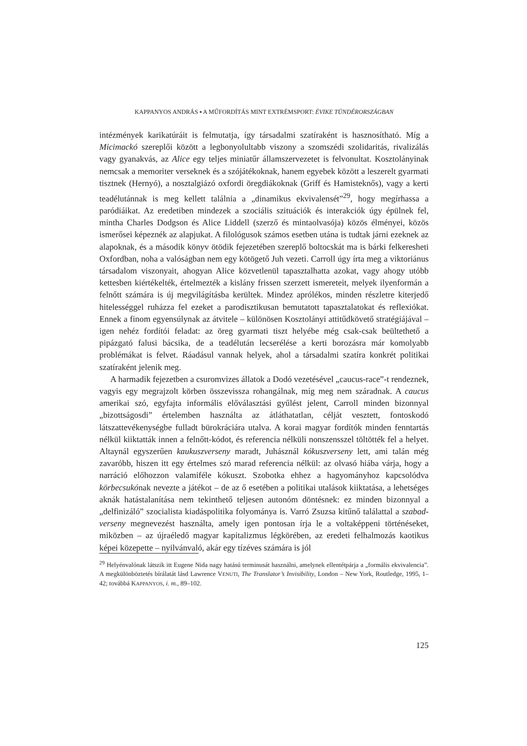KAPPANYOS ANDRÁS ▪ A MŰFORDÍTÁS MINT EXTRÉMSPORT: ÉVIKE TÜNDÉRORSZÁGBAN
intézmények karikatúráit is felmutatja, így társadalmi szatíraként is hasznosítható. Míg a Micimackó szereplői között a legbonyolultabb viszony a szomszédi szolidaritás, rivalizálás vagy gyanakvás, az Alice egy teljes miniatűr államszervezetet is felvonultat. Kosztolányinak nemcsak a memoriter verseknek és a szójátékoknak, hanem egyebek között a leszerelt gyarmati tisztnek (Hernyó), a nosztalgiázó oxfordi öregdiákoknak (Griff és Hamisteknős), vagy a kerti teadélutánnak is meg kellett találnia a „dinamikus ekvivalensét”<sup>29</sup>, hogy megírhassa a paródiáikat. Az eredetiben mindezek a szociális szituációk és interakciók úgy épülnek fel, mintha Charles Dodgson és Alice Liddell (szerző és mintaolvasója) közös élményei, közös ismerősei képeznék az alapjukat. A filológusok számos esetben utána is tudtak járni ezeknek az alapoknak, és a második könyv ötödik fejezetében szereplő boltocskát ma is bárki felkeresheti Oxfordban, noha a valóságban nem egy kötögető Juh vezeti. Carroll úgy írta meg a viktoriánus társadalom viszonyait, ahogyan Alice közvetlenül tapasztalhatta azokat, vagy ahogy utóbb kettesben kiértékelték, értelmezték a kislány frissen szerzett ismereteit, melyek ilyenformán a felnőtt számára is új megvilágításba kerültek. Mindez aprólékos, minden részletre kiterjedő hitelességgel ruházza fel ezeket a parodisztikusan bemutatott tapasztalatokat és reflexiókat. Ennek a finom egyensúlynak az átvitele – különösen Kosztolányi attitűdkövető stratégiájával – igen nehéz fordítói feladat: az öreg gyarmati tiszt helyébe még csak-csak beültethető a pipázgató falusi bácsika, de a teadélután lecserélése a kerti borozásra már komolyabb problémákat is felvet. Ráadásul vannak helyek, ahol a társadalmi szatíra konkrét politikai szatíraként jelenik meg.
A harmadik fejezetben a csuromvizes állatok a Dodó vezetésével „caucus-race”-t rendeznek, vagyis egy megrajzolt körben összevissza rohangálnak, míg meg nem száradnak. A caucus amerikai szó, egyfajta informális előválasztási gyűlést jelent, Carroll minden bizonnyal „bizottságosdi” értelemben használta az átláthatatlan, célját vesztett, fontoskodó látszattevékenységbe fulladt bürokráciára utalva. A korai magyar fordítók minden fenntartás nélkül kiiktatták innen a felnőtt-kódot, és referencia nélküli nonszensszel töltötték fel a helyet. Altaynál egyszerűen kaukuszverseny maradt, Juhásznál kókuszverseny lett, ami talán még zavaróbb, hiszen itt egy értelmes szó marad referencia nélkül: az olvasó hiába várja, hogy a narráció előhozzon valamiféle kókuszt. Szobotka ehhez a hagyományhoz kapcsolódva körbecsukónak nevezte a játékot – de az ő esetében a politikai utalások kiiktatása, a lehetséges aknák hatástalanítása nem tekinthető teljesen autonóm döntésnek: ez minden bizonnyal a „delfinizáló” szocialista kiadáspolitika folyománya is. Varró Zsuzsa kitűnő találattal a szabad-verseny megnevezést használta, amely igen pontosan írja le a voltaképpeni történéseket, miközben – az újraéledő magyar kapitalizmus légkörében, az eredeti felhalmozás kaotikus képei közepette – nyilvánvaló, akár egy tízéves számára is jól
<sup>29</sup> Helyénvalónak látszik itt Eugene Nida nagy hatású terminusát használni, amelynek ellentétpárja a „formális ekvivalencia”. A megkülönböztetés bírálatát lásd Lawrence VENUTI, The Translator’s Invisibility, London – New York, Routledge, 1995, 1–42; továbbá KAPPANYOS, i. m., 89–102.
125